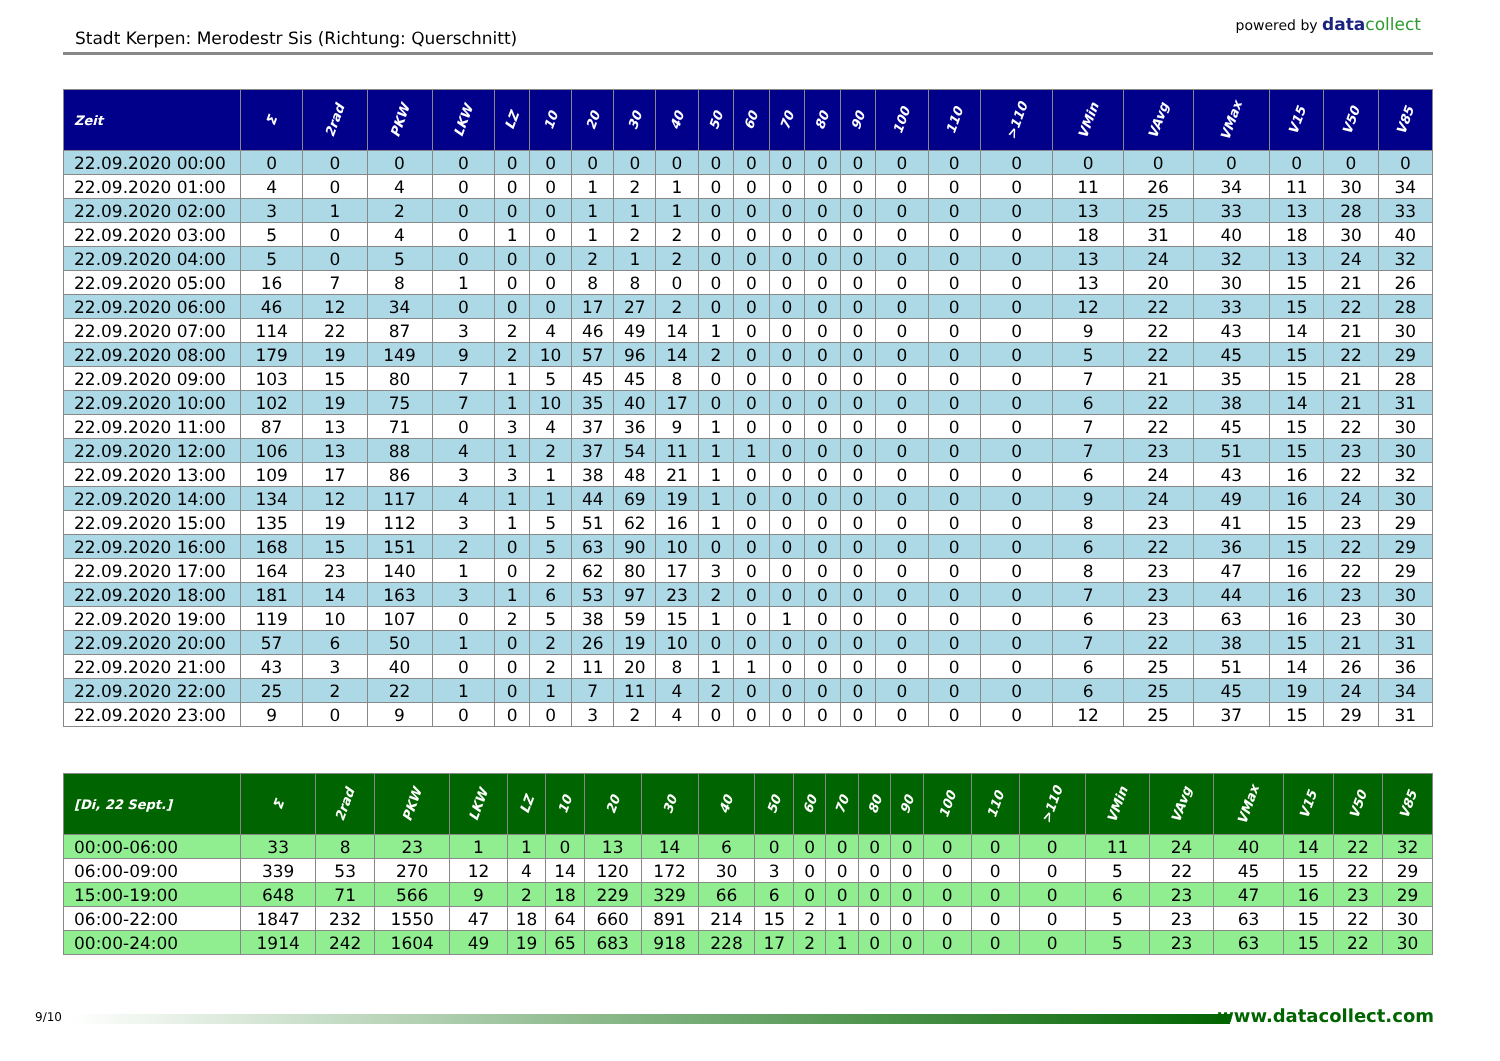Stadt Kerpen: Merodestr Sis (Richtung: Querschnitt)
powered by data collect
| Zeit | Σ | 2rad | PKW | LKW | LZ | 10 | 20 | 30 | 40 | 50 | 60 | 70 | 80 | 90 | 100 | 110 | >110 | VMin | VAvg | VMax | V15 | V50 | V85 |
| --- | --- | --- | --- | --- | --- | --- | --- | --- | --- | --- | --- | --- | --- | --- | --- | --- | --- | --- | --- | --- | --- | --- | --- |
| 22.09.2020 00:00 | 0 | 0 | 0 | 0 | 0 | 0 | 0 | 0 | 0 | 0 | 0 | 0 | 0 | 0 | 0 | 0 | 0 | 0 | 0 | 0 | 0 | 0 | 0 |
| 22.09.2020 01:00 | 4 | 0 | 4 | 0 | 0 | 0 | 1 | 2 | 1 | 0 | 0 | 0 | 0 | 0 | 0 | 0 | 0 | 11 | 26 | 34 | 11 | 30 | 34 |
| 22.09.2020 02:00 | 3 | 1 | 2 | 0 | 0 | 0 | 1 | 1 | 1 | 0 | 0 | 0 | 0 | 0 | 0 | 0 | 0 | 13 | 25 | 33 | 13 | 28 | 33 |
| 22.09.2020 03:00 | 5 | 0 | 4 | 0 | 1 | 0 | 1 | 2 | 2 | 0 | 0 | 0 | 0 | 0 | 0 | 0 | 0 | 18 | 31 | 40 | 18 | 30 | 40 |
| 22.09.2020 04:00 | 5 | 0 | 5 | 0 | 0 | 0 | 2 | 1 | 2 | 0 | 0 | 0 | 0 | 0 | 0 | 0 | 0 | 13 | 24 | 32 | 13 | 24 | 32 |
| 22.09.2020 05:00 | 16 | 7 | 8 | 1 | 0 | 0 | 8 | 8 | 0 | 0 | 0 | 0 | 0 | 0 | 0 | 0 | 0 | 13 | 20 | 30 | 15 | 21 | 26 |
| 22.09.2020 06:00 | 46 | 12 | 34 | 0 | 0 | 0 | 17 | 27 | 2 | 0 | 0 | 0 | 0 | 0 | 0 | 0 | 0 | 12 | 22 | 33 | 15 | 22 | 28 |
| 22.09.2020 07:00 | 114 | 22 | 87 | 3 | 2 | 4 | 46 | 49 | 14 | 1 | 0 | 0 | 0 | 0 | 0 | 0 | 0 | 9 | 22 | 43 | 14 | 21 | 30 |
| 22.09.2020 08:00 | 179 | 19 | 149 | 9 | 2 | 10 | 57 | 96 | 14 | 2 | 0 | 0 | 0 | 0 | 0 | 0 | 0 | 5 | 22 | 45 | 15 | 22 | 29 |
| 22.09.2020 09:00 | 103 | 15 | 80 | 7 | 1 | 5 | 45 | 45 | 8 | 0 | 0 | 0 | 0 | 0 | 0 | 0 | 0 | 7 | 21 | 35 | 15 | 21 | 28 |
| 22.09.2020 10:00 | 102 | 19 | 75 | 7 | 1 | 10 | 35 | 40 | 17 | 0 | 0 | 0 | 0 | 0 | 0 | 0 | 0 | 6 | 22 | 38 | 14 | 21 | 31 |
| 22.09.2020 11:00 | 87 | 13 | 71 | 0 | 3 | 4 | 37 | 36 | 9 | 1 | 0 | 0 | 0 | 0 | 0 | 0 | 0 | 7 | 22 | 45 | 15 | 22 | 30 |
| 22.09.2020 12:00 | 106 | 13 | 88 | 4 | 1 | 2 | 37 | 54 | 11 | 1 | 1 | 0 | 0 | 0 | 0 | 0 | 0 | 7 | 23 | 51 | 15 | 23 | 30 |
| 22.09.2020 13:00 | 109 | 17 | 86 | 3 | 3 | 1 | 38 | 48 | 21 | 1 | 0 | 0 | 0 | 0 | 0 | 0 | 0 | 6 | 24 | 43 | 16 | 22 | 32 |
| 22.09.2020 14:00 | 134 | 12 | 117 | 4 | 1 | 1 | 44 | 69 | 19 | 1 | 0 | 0 | 0 | 0 | 0 | 0 | 0 | 9 | 24 | 49 | 16 | 24 | 30 |
| 22.09.2020 15:00 | 135 | 19 | 112 | 3 | 1 | 5 | 51 | 62 | 16 | 1 | 0 | 0 | 0 | 0 | 0 | 0 | 0 | 8 | 23 | 41 | 15 | 23 | 29 |
| 22.09.2020 16:00 | 168 | 15 | 151 | 2 | 0 | 5 | 63 | 90 | 10 | 0 | 0 | 0 | 0 | 0 | 0 | 0 | 0 | 6 | 22 | 36 | 15 | 22 | 29 |
| 22.09.2020 17:00 | 164 | 23 | 140 | 1 | 0 | 2 | 62 | 80 | 17 | 3 | 0 | 0 | 0 | 0 | 0 | 0 | 0 | 8 | 23 | 47 | 16 | 22 | 29 |
| 22.09.2020 18:00 | 181 | 14 | 163 | 3 | 1 | 6 | 53 | 97 | 23 | 2 | 0 | 0 | 0 | 0 | 0 | 0 | 0 | 7 | 23 | 44 | 16 | 23 | 30 |
| 22.09.2020 19:00 | 119 | 10 | 107 | 0 | 2 | 5 | 38 | 59 | 15 | 1 | 0 | 1 | 0 | 0 | 0 | 0 | 0 | 6 | 23 | 63 | 16 | 23 | 30 |
| 22.09.2020 20:00 | 57 | 6 | 50 | 1 | 0 | 2 | 26 | 19 | 10 | 0 | 0 | 0 | 0 | 0 | 0 | 0 | 0 | 7 | 22 | 38 | 15 | 21 | 31 |
| 22.09.2020 21:00 | 43 | 3 | 40 | 0 | 0 | 2 | 11 | 20 | 8 | 1 | 1 | 0 | 0 | 0 | 0 | 0 | 0 | 6 | 25 | 51 | 14 | 26 | 36 |
| 22.09.2020 22:00 | 25 | 2 | 22 | 1 | 0 | 1 | 7 | 11 | 4 | 2 | 0 | 0 | 0 | 0 | 0 | 0 | 0 | 6 | 25 | 45 | 19 | 24 | 34 |
| 22.09.2020 23:00 | 9 | 0 | 9 | 0 | 0 | 0 | 3 | 2 | 4 | 0 | 0 | 0 | 0 | 0 | 0 | 0 | 0 | 12 | 25 | 37 | 15 | 29 | 31 |
| [Di, 22 Sept.] | Σ | 2rad | PKW | LKW | LZ | 10 | 20 | 30 | 40 | 50 | 60 | 70 | 80 | 90 | 100 | 110 | >110 | VMin | VAvg | VMax | V15 | V50 | V85 |
| --- | --- | --- | --- | --- | --- | --- | --- | --- | --- | --- | --- | --- | --- | --- | --- | --- | --- | --- | --- | --- | --- | --- | --- |
| 00:00-06:00 | 33 | 8 | 23 | 1 | 1 | 0 | 13 | 14 | 6 | 0 | 0 | 0 | 0 | 0 | 0 | 0 | 0 | 11 | 24 | 40 | 14 | 22 | 32 |
| 06:00-09:00 | 339 | 53 | 270 | 12 | 4 | 14 | 120 | 172 | 30 | 3 | 0 | 0 | 0 | 0 | 0 | 0 | 0 | 5 | 22 | 45 | 15 | 22 | 29 |
| 15:00-19:00 | 648 | 71 | 566 | 9 | 2 | 18 | 229 | 329 | 66 | 6 | 0 | 0 | 0 | 0 | 0 | 0 | 0 | 6 | 23 | 47 | 16 | 23 | 29 |
| 06:00-22:00 | 1847 | 232 | 1550 | 47 | 18 | 64 | 660 | 891 | 214 | 15 | 2 | 1 | 0 | 0 | 0 | 0 | 0 | 5 | 23 | 63 | 15 | 22 | 30 |
| 00:00-24:00 | 1914 | 242 | 1604 | 49 | 19 | 65 | 683 | 918 | 228 | 17 | 2 | 1 | 0 | 0 | 0 | 0 | 0 | 5 | 23 | 63 | 15 | 22 | 30 |
9/10 www.datacollect.com